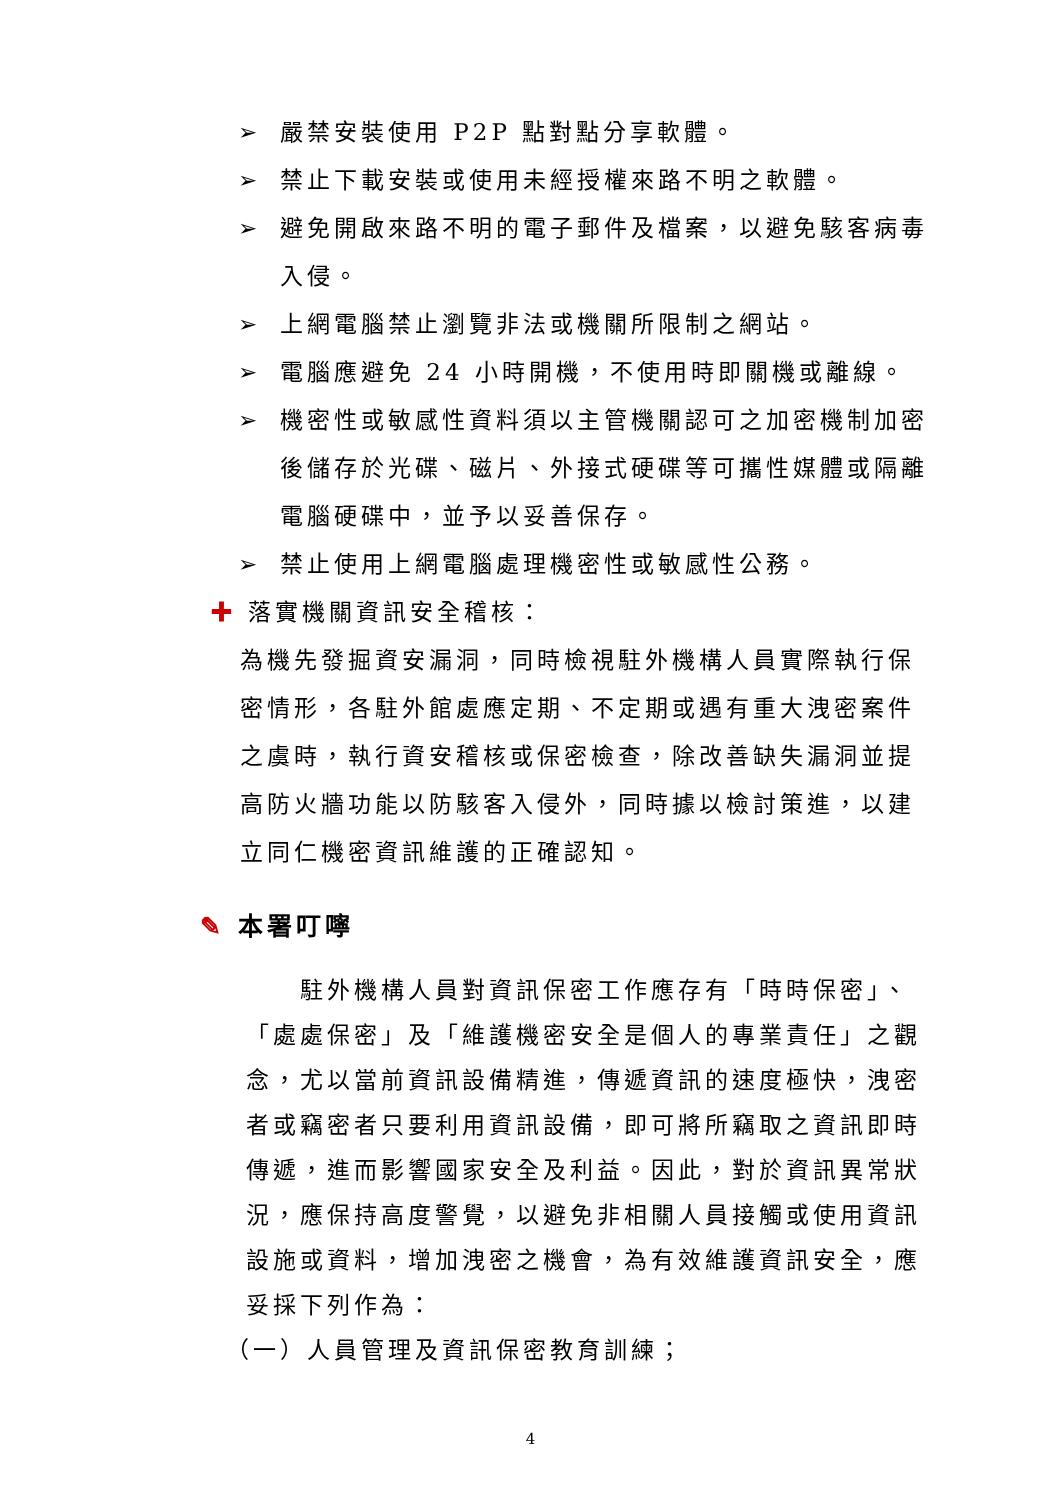➢ 嚴禁安裝使用 P2P 點對點分享軟體。
➢ 禁止下載安裝或使用未經授權來路不明之軟體。
➢ 避免開啟來路不明的電子郵件及檔案，以避免駭客病毒入侵。
➢ 上網電腦禁止瀏覽非法或機關所限制之網站。
➢ 電腦應避免 24 小時開機，不使用時即關機或離線。
➢ 機密性或敏感性資料須以主管機關認可之加密機制加密後儲存於光碟、磁片、外接式硬碟等可攜性媒體或隔離電腦硬碟中，並予以妥善保存。
➢ 禁止使用上網電腦處理機密性或敏感性公務。
✚ 落實機關資訊安全稽核：
為機先發掘資安漏洞，同時檢視駐外機構人員實際執行保密情形，各駐外館處應定期、不定期或遇有重大洩密案件之虞時，執行資安稽核或保密檢查，除改善缺失漏洞並提高防火牆功能以防駭客入侵外，同時據以檢討策進，以建立同仁機密資訊維護的正確認知。
✎ 本署叮嚀
　　駐外機構人員對資訊保密工作應存有「時時保密」、「處處保密」及「維護機密安全是個人的專業責任」之觀念，尤以當前資訊設備精進，傳遞資訊的速度極快，洩密者或竊密者只要利用資訊設備，即可將所竊取之資訊即時傳遞，進而影響國家安全及利益。因此，對於資訊異常狀況，應保持高度警覺，以避免非相關人員接觸或使用資訊設施或資料，增加洩密之機會，為有效維護資訊安全，應妥採下列作為：
（一）人員管理及資訊保密教育訓練；
4